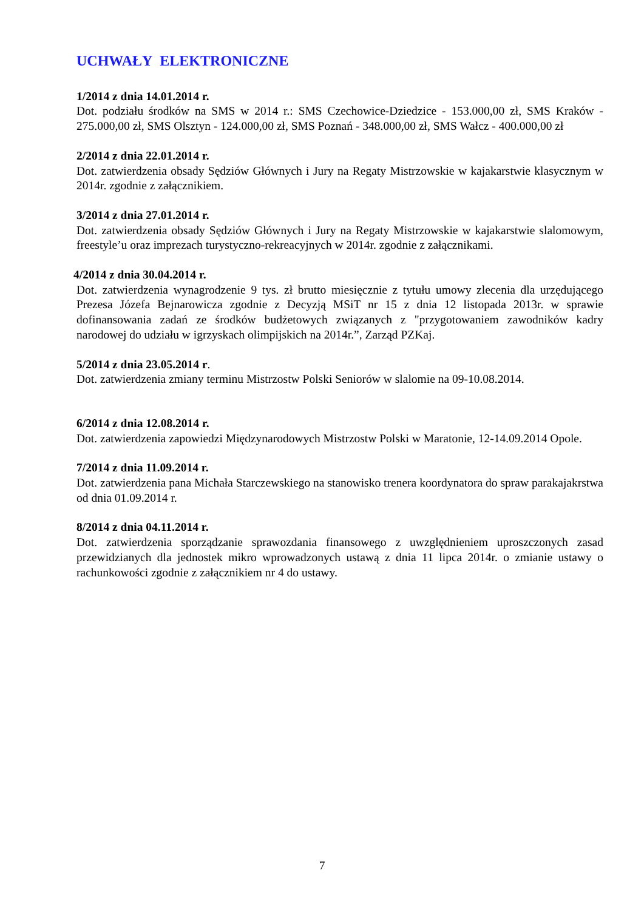UCHWAŁY ELEKTRONICZNE
1/2014 z dnia 14.01.2014 r.
Dot. podziału środków na SMS w 2014 r.: SMS Czechowice-Dziedzice - 153.000,00 zł, SMS Kraków - 275.000,00 zł, SMS Olsztyn - 124.000,00 zł, SMS Poznań - 348.000,00 zł, SMS Wałcz - 400.000,00 zł
2/2014 z dnia 22.01.2014 r.
Dot. zatwierdzenia obsady Sędziów Głównych i Jury na Regaty Mistrzowskie w kajakarstwie klasycznym w 2014r. zgodnie z załącznikiem.
3/2014 z dnia 27.01.2014 r.
Dot. zatwierdzenia obsady Sędziów Głównych i Jury na Regaty Mistrzowskie w kajakarstwie slalomowym, freestyle’u oraz imprezach turystyczno-rekreacyjnych w 2014r. zgodnie z załącznikami.
4/2014 z dnia 30.04.2014 r.
Dot. zatwierdzenia wynagrodzenie 9 tys. zł brutto miesięcznie z tytułu umowy zlecenia dla urzędującego Prezesa Józefa Bejnarowicza zgodnie z Decyzją MSiT nr 15 z dnia 12 listopada 2013r. w sprawie dofinansowania zadań ze środków budżetowych związanych z "przygotowaniem zawodników kadry narodowej do udziału w igrzyskach olimpijskich na 2014r.”, Zarząd PZKaj.
5/2014 z dnia 23.05.2014 r.
Dot. zatwierdzenia zmiany terminu Mistrzostw Polski Seniorów w slalomie na 09-10.08.2014.
6/2014 z dnia 12.08.2014 r.
Dot. zatwierdzenia zapowiedzi Międzynarodowych Mistrzostw Polski w Maratonie, 12-14.09.2014 Opole.
7/2014 z dnia 11.09.2014 r.
Dot. zatwierdzenia pana Michała Starczewskiego na stanowisko trenera koordynatora do spraw parakajakrstwa od dnia 01.09.2014 r.
8/2014 z dnia 04.11.2014 r.
Dot. zatwierdzenia sporządzanie sprawozdania finansowego z uwzględnieniem uproszczonych zasad przewidzianych dla jednostek mikro wprowadzonych ustawą z dnia 11 lipca 2014r. o zmianie ustawy o rachunkowości zgodnie z załącznikiem nr 4 do ustawy.
7